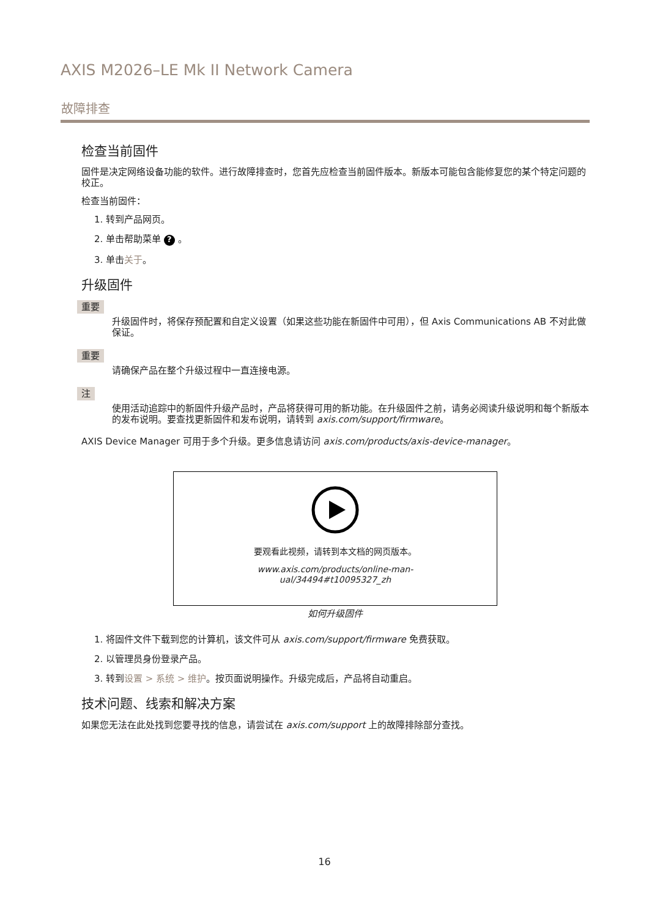AXIS M2026–LE Mk II Network Camera
故障排查
检查当前固件
固件是决定网络设备功能的软件。进行故障排查时，您首先应检查当前固件版本。新版本可能包含能修复您的某个特定问题的校正。
检查当前固件：
1. 转到产品网页。
2. 单击帮助菜单 ? 。
3. 单击关于。
升级固件
重要
升级固件时，将保存预配置和自定义设置（如果这些功能在新固件中可用），但 Axis Communications AB 不对此做保证。
重要
请确保产品在整个升级过程中一直连接电源。
注
使用活动追踪中的新固件升级产品时，产品将获得可用的新功能。在升级固件之前，请务必阅读升级说明和每个新版本的发布说明。要查找更新固件和发布说明，请转到 axis.com/support/firmware。
AXIS Device Manager 可用于多个升级。更多信息请访问 axis.com/products/axis-device-manager。
要观看此视频，请转到本文档的网页版本。
www.axis.com/products/online-man-
ual/34494#t10095327_zh
如何升级固件
1. 将固件文件下载到您的计算机，该文件可从 axis.com/support/firmware 免费获取。
2. 以管理员身份登录产品。
3. 转到设置 > 系统 > 维护。按页面说明操作。升级完成后，产品将自动重启。
技术问题、线索和解决方案
如果您无法在此处找到您要寻找的信息，请尝试在 axis.com/support 上的故障排除部分查找。
16